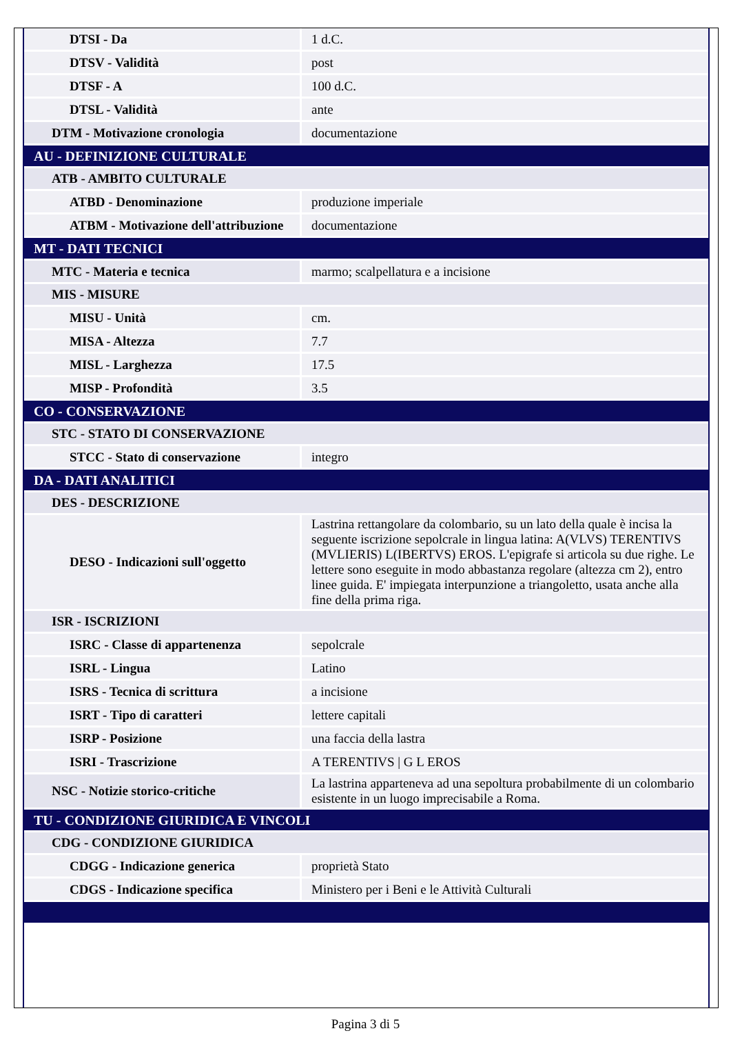| DTSI - Da | 1 d.C. |
| DTSV - Validità | post |
| DTSF - A | 100 d.C. |
| DTSL - Validità | ante |
| DTM - Motivazione cronologia | documentazione |
| AU - DEFINIZIONE CULTURALE | |
| ATB - AMBITO CULTURALE | |
| ATBD - Denominazione | produzione imperiale |
| ATBM - Motivazione dell'attribuzione | documentazione |
| MT - DATI TECNICI | |
| MTC - Materia e tecnica | marmo; scalpellatura e a incisione |
| MIS - MISURE | |
| MISU - Unità | cm. |
| MISA - Altezza | 7.7 |
| MISL - Larghezza | 17.5 |
| MISP - Profondità | 3.5 |
| CO - CONSERVAZIONE | |
| STC - STATO DI CONSERVAZIONE | |
| STCC - Stato di conservazione | integro |
| DA - DATI ANALITICI | |
| DES - DESCRIZIONE | |
| DESO - Indicazioni sull'oggetto | Lastrina rettangolare da colombario, su un lato della quale è incisa la seguente iscrizione sepolcrale in lingua latina: A(VLVS) TERENTIVS (MVLIERIS) L(IBERTVS) EROS. L'epigrafe si articola su due righe. Le lettere sono eseguite in modo abbastanza regolare (altezza cm 2), entro linee guida. E' impiegata interpunzione a triangoletto, usata anche alla fine della prima riga. |
| ISR - ISCRIZIONI | |
| ISRC - Classe di appartenenza | sepolcrale |
| ISRL - Lingua | Latino |
| ISRS - Tecnica di scrittura | a incisione |
| ISRT - Tipo di caratteri | lettere capitali |
| ISRP - Posizione | una faccia della lastra |
| ISRI - Trascrizione | A TERENTIVS / G L EROS |
| NSC - Notizie storico-critiche | La lastrina apparteneva ad una sepoltura probabilmente di un colombario esistente in un luogo imprecisabile a Roma. |
| TU - CONDIZIONE GIURIDICA E VINCOLI | |
| CDG - CONDIZIONE GIURIDICA | |
| CDGG - Indicazione generica | proprietà Stato |
| CDGS - Indicazione specifica | Ministero per i Beni e le Attività Culturali |
Pagina 3 di 5